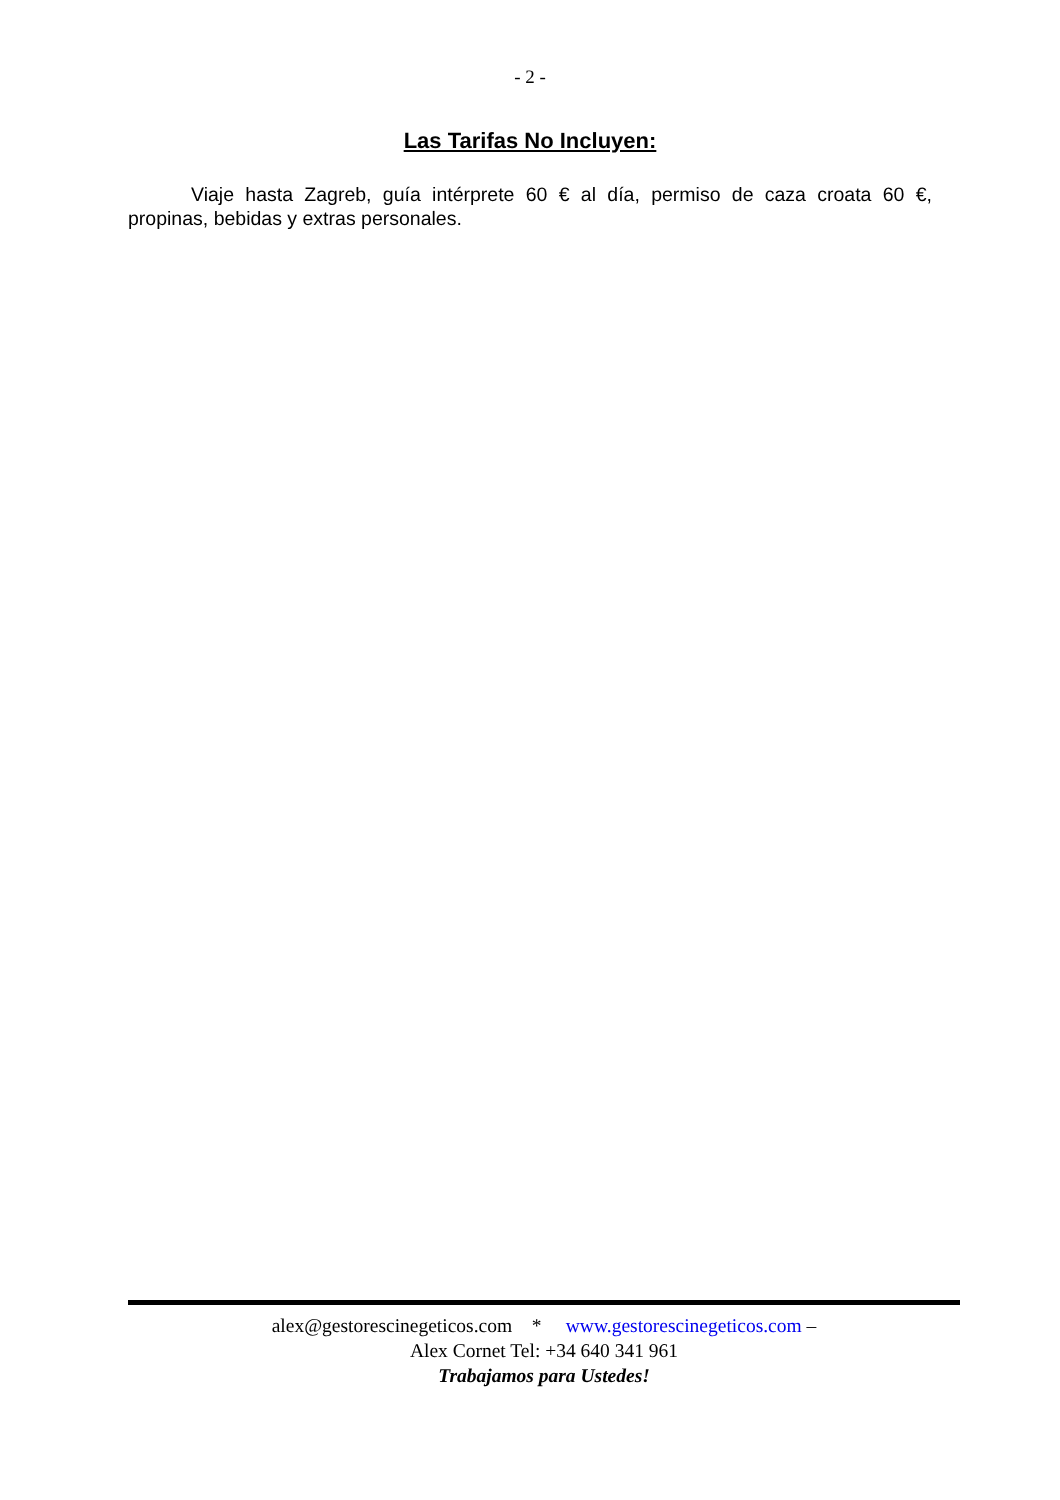- 2 -
Las Tarifas No Incluyen:
Viaje hasta Zagreb, guía intérprete 60 € al día, permiso de caza croata 60 €, propinas, bebidas y extras personales.
alex@gestorescinegeticos.com * www.gestorescinegeticos.com –
Alex Cornet Tel: +34 640 341 961
Trabajamos para Ustedes!